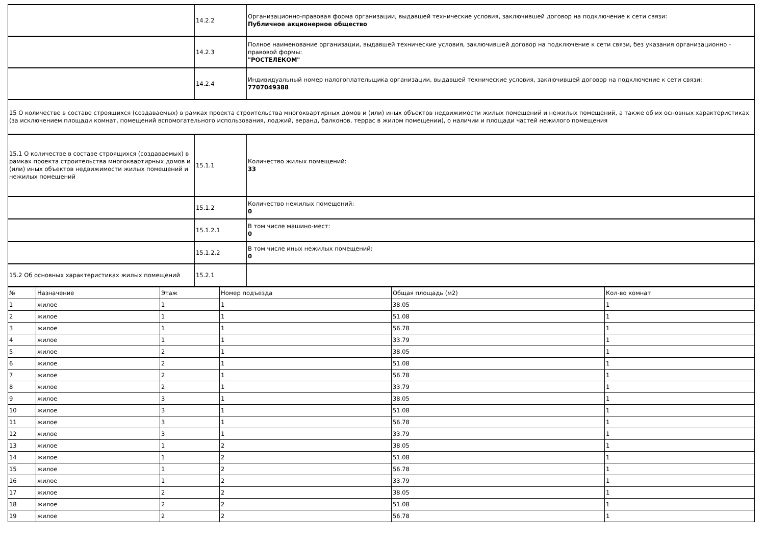| | 14.2.2 | Организационно-правовая форма организации, выдавшей технические условия, заключившей договор на подключение к сети связи: Публичное акционерное общество |
| | 14.2.3 | Полное наименование организации, выдавшей технические условия, заключившей договор на подключение к сети связи, без указания организационно - правовой формы: "РОСТЕЛЕКОМ" |
| | 14.2.4 | Индивидуальный номер налогоплательщика организации, выдавшей технические условия, заключившей договор на подключение к сети связи: 7707049388 |
| 15 О количестве в составе строящихся (создаваемых) в рамках проекта строительства многоквартирных домов и (или) иных объектов недвижимости жилых помещений и нежилых помещений, а также об их основных характеристиках (за исключением площади комнат, помещений вспомогательного использования, лоджий, веранд, балконов, террас в жилом помещении), о наличии и площади частей нежилого помещения | | |
| 15.1 О количестве в составе строящихся (создаваемых) в рамках проекта строительства многоквартирных домов и (или) иных объектов недвижимости жилых помещений и нежилых помещений | 15.1.1 | Количество жилых помещений: 33 |
| | 15.1.2 | Количество нежилых помещений: 0 |
| | 15.1.2.1 | В том числе машино-мест: 0 |
| | 15.1.2.2 | В том числе иных нежилых помещений: 0 |
| 15.2 Об основных характеристиках жилых помещений | 15.2.1 | |
| № | Назначение | Этаж | Номер подъезда | Общая площадь (м2) | Кол-во комнат |
| --- | --- | --- | --- | --- | --- |
| 1 | жилое | 1 | 1 | 38.05 | 1 |
| 2 | жилое | 1 | 1 | 51.08 | 1 |
| 3 | жилое | 1 | 1 | 56.78 | 1 |
| 4 | жилое | 1 | 1 | 33.79 | 1 |
| 5 | жилое | 2 | 1 | 38.05 | 1 |
| 6 | жилое | 2 | 1 | 51.08 | 1 |
| 7 | жилое | 2 | 1 | 56.78 | 1 |
| 8 | жилое | 2 | 1 | 33.79 | 1 |
| 9 | жилое | 3 | 1 | 38.05 | 1 |
| 10 | жилое | 3 | 1 | 51.08 | 1 |
| 11 | жилое | 3 | 1 | 56.78 | 1 |
| 12 | жилое | 3 | 1 | 33.79 | 1 |
| 13 | жилое | 1 | 2 | 38.05 | 1 |
| 14 | жилое | 1 | 2 | 51.08 | 1 |
| 15 | жилое | 1 | 2 | 56.78 | 1 |
| 16 | жилое | 1 | 2 | 33.79 | 1 |
| 17 | жилое | 2 | 2 | 38.05 | 1 |
| 18 | жилое | 2 | 2 | 51.08 | 1 |
| 19 | жилое | 2 | 2 | 56.78 | 1 |